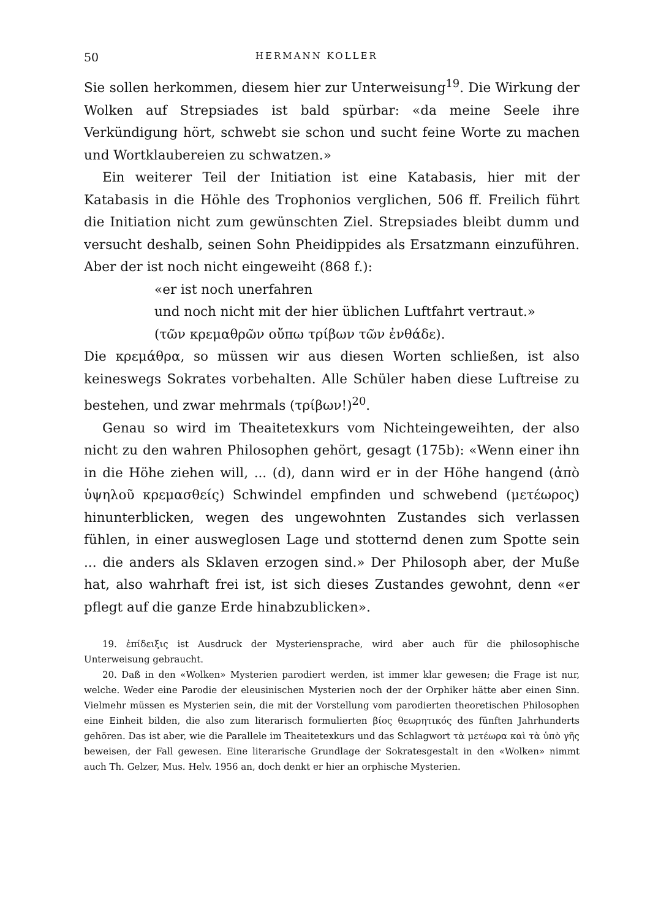50 HERMANN KOLLER
Sie sollen herkommen, diesem hier zur Unterweisung<sup>19</sup>. Die Wirkung der Wolken auf Strepsiades ist bald spürbar: «da meine Seele ihre Verkündigung hört, schwebt sie schon und sucht feine Worte zu machen und Wortklaubereien zu schwatzen.»
Ein weiterer Teil der Initiation ist eine Katabasis, hier mit der Katabasis in die Höhle des Trophonios verglichen, 506 ff. Freilich führt die Initiation nicht zum gewünschten Ziel. Strepsiades bleibt dumm und versucht deshalb, seinen Sohn Pheidippides als Ersatzmann einzuführen. Aber der ist noch nicht eingeweiht (868 f.):
«er ist noch unerfahren
und noch nicht mit der hier üblichen Luftfahrt vertraut.»
(τῶν κρεμαθρῶν οὔπω τρίβων τῶν ἐνθάδε).
Die κρεμάθρα, so müssen wir aus diesen Worten schließen, ist also keineswegs Sokrates vorbehalten. Alle Schüler haben diese Luftreise zu bestehen, und zwar mehrmals (τρίβων!)<sup>20</sup>.
Genau so wird im Theaitetexkurs vom Nichteingeweihten, der also nicht zu den wahren Philosophen gehört, gesagt (175b): «Wenn einer ihn in die Höhe ziehen will, ... (d), dann wird er in der Höhe hangend (ἀπὸ ὑψηλοῦ κρεμασθείς) Schwindel empfinden und schwebend (μετέωρος) hinunterblicken, wegen des ungewohnten Zustandes sich verlassen fühlen, in einer ausweglosen Lage und stotternd denen zum Spotte sein ... die anders als Sklaven erzogen sind.» Der Philosoph aber, der Muße hat, also wahrhaft frei ist, ist sich dieses Zustandes gewohnt, denn «er pflegt auf die ganze Erde hinabzublicken».
19. ἐπίδειξις ist Ausdruck der Mysteriensprache, wird aber auch für die philosophische Unterweisung gebraucht.
20. Daß in den «Wolken» Mysterien parodiert werden, ist immer klar gewesen; die Frage ist nur, welche. Weder eine Parodie der eleusinischen Mysterien noch der der Orphiker hätte aber einen Sinn. Vielmehr müssen es Mysterien sein, die mit der Vorstellung vom parodierten theoretischen Philosophen eine Einheit bilden, die also zum literarisch formulierten βίος θεωρητικός des fünften Jahrhunderts gehören. Das ist aber, wie die Parallele im Theaitetexkurs und das Schlagwort τὰ μετέωρα καὶ τὰ ὑπὸ γῆς beweisen, der Fall gewesen. Eine literarische Grundlage der Sokratesgestalt in den «Wolken» nimmt auch Th. Gelzer, Mus. Helv. 1956 an, doch denkt er hier an orphische Mysterien.